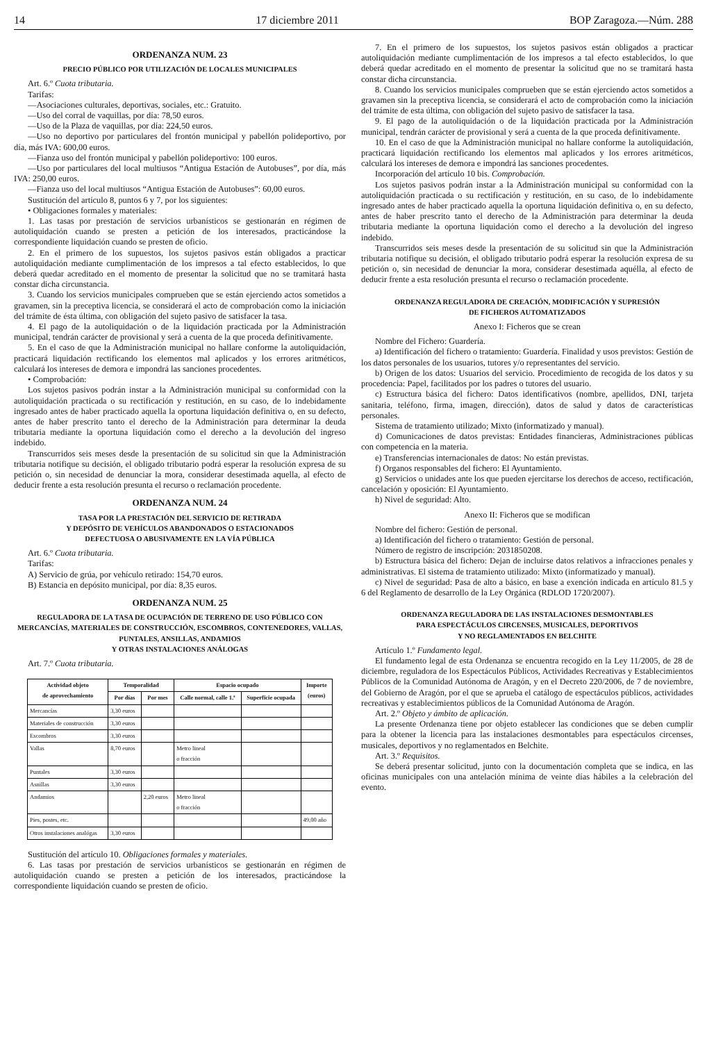14 17 diciembre 2011 BOP Zaragoza.—Núm. 288
ORDENANZA NUM. 23
PRECIO PÚBLICO POR UTILIZACIÓN DE LOCALES MUNICIPALES
Art. 6.º Cuota tributaria.
Tarifas:
—Asociaciones culturales, deportivas, sociales, etc.: Gratuito.
—Uso del corral de vaquillas, por día: 78,50 euros.
—Uso de la Plaza de vaquillas, por día: 224,50 euros.
—Uso no deportivo por particulares del frontón municipal y pabellón polideportivo, por día, más IVA: 600,00 euros.
—Fianza uso del frontón municipal y pabellón polideportivo: 100 euros.
—Uso por particulares del local multiusos “Antigua Estación de Autobuses”, por día, más IVA: 250,00 euros.
—Fianza uso del local multiusos “Antigua Estación de Autobuses”: 60,00 euros.
Sustitución del artículo 8, puntos 6 y 7, por los siguientes:
• Obligaciones formales y materiales:
1. Las tasas por prestación de servicios urbanísticos se gestionarán en régimen de autoliquidación cuando se presten a petición de los interesados, practicándose la correspondiente liquidación cuando se presten de oficio.
2. En el primero de los supuestos, los sujetos pasivos están obligados a practicar autoliquidación mediante cumplimentación de los impresos a tal efecto establecidos, lo que deberá quedar acreditado en el momento de presentar la solicitud que no se tramitará hasta constar dicha circunstancia.
3. Cuando los servicios municipales comprueben que se están ejerciendo actos sometidos a gravamen, sin la preceptiva licencia, se considerará el acto de comprobación como la iniciación del trámite de ésta última, con obligación del sujeto pasivo de satisfacer la tasa.
4. El pago de la autoliquidación o de la liquidación practicada por la Administración municipal, tendrán carácter de provisional y será a cuenta de la que proceda definitivamente.
5. En el caso de que la Administración municipal no hallare conforme la autoliquidación, practicará liquidación rectificando los elementos mal aplicados y los errores aritméticos, calculará los intereses de demora e impondrá las sanciones procedentes.
• Comprobación:
Los sujetos pasivos podrán instar a la Administración municipal su conformidad con la autoliquidación practicada o su rectificación y restitución, en su caso, de lo indebidamente ingresado antes de haber practicado aquella la oportuna liquidación definitiva o, en su defecto, antes de haber prescrito tanto el derecho de la Administración para determinar la deuda tributaria mediante la oportuna liquidación como el derecho a la devolución del ingreso indebido.
Transcurridos seis meses desde la presentación de su solicitud sin que la Administración tributaria notifique su decisión, el obligado tributario podrá esperar la resolución expresa de su petición o, sin necesidad de denunciar la mora, considerar desestimada aquella, al efecto de deducir frente a esta resolución presunta el recurso o reclamación procedente.
ORDENANZA NUM. 24
TASA POR LA PRESTACIÓN DEL SERVICIO DE RETIRADA
Y DEPÓSITO DE VEHÍCULOS ABANDONADOS O ESTACIONADOS
DEFECTUOSA O ABUSIVAMENTE EN LA VÍA PÚBLICA
Art. 6.º Cuota tributaria.
Tarifas:
A) Servicio de grúa, por vehículo retirado: 154,70 euros.
B) Estancia en depósito municipal, por día: 8,35 euros.
ORDENANZA NUM. 25
REGULADORA DE LA TASA DE OCUPACIÓN DE TERRENO DE USO PÚBLICO CON MERCANCÍAS, MATERIALES DE CONSTRUCCIÓN, ESCOMBROS, CONTENEDORES, VALLAS, PUNTALES, ANSILLAS, ANDAMIOS
Y OTRAS INSTALACIONES ANÁLOGAS
Art. 7.º Cuota tributaria.
| Actividad objeto de aprovechamiento | Temporalidad | | Espacio ocupado | | Importe (euros) |
| --- | --- | --- | --- | --- | --- |
| | Por días | Por mes | Calle normal, calle 1.ª | Superficie ocupada | |
| Mercancías | 3,30 euros | | | | |
| Materiales de construcción | 3,30 euros | | | | |
| Escombros | 3,30 euros | | | | |
| Vallas | 8,70 euros | | Metro lineal o fracción | | |
| Puntales | 3,30 euros | | | | |
| Asnillas | 3,30 euros | | | | |
| Andamios | | 2,20 euros | Metro lineal o fracción | | |
| Pies, postes, etc. | | | | | 49,00 año |
| Otros instalaciones analógas | 3,30 euros | | | | |
Sustitución del artículo 10. Obligaciones formales y materiales.
6. Las tasas por prestación de servicios urbanísticos se gestionarán en régimen de autoliquidación cuando se presten a petición de los interesados, practicándose la correspondiente liquidación cuando se presten de oficio.
7. En el primero de los supuestos, los sujetos pasivos están obligados a practicar autoliquidación mediante cumplimentación de los impresos a tal efecto establecidos, lo que deberá quedar acreditado en el momento de presentar la solicitud que no se tramitará hasta constar dicha circunstancia.
8. Cuando los servicios municipales comprueben que se están ejerciendo actos sometidos a gravamen sin la preceptiva licencia, se considerará el acto de comprobación como la iniciación del trámite de esta última, con obligación del sujeto pasivo de satisfacer la tasa.
9. El pago de la autoliquidación o de la liquidación practicada por la Administración municipal, tendrán carácter de provisional y será a cuenta de la que proceda definitivamente.
10. En el caso de que la Administración municipal no hallare conforme la autoliquidación, practicará liquidación rectificando los elementos mal aplicados y los errores aritméticos, calculará los intereses de demora e impondrá las sanciones procedentes.
Incorporación del artículo 10 bis. Comprobación.
Los sujetos pasivos podrán instar a la Administración municipal su conformidad con la autoliquidación practicada o su rectificación y restitución, en su caso, de lo indebidamente ingresado antes de haber practicado aquella la oportuna liquidación definitiva o, en su defecto, antes de haber prescrito tanto el derecho de la Administración para determinar la deuda tributaria mediante la oportuna liquidación como el derecho a la devolución del ingreso indebido.
Transcurridos seis meses desde la presentación de su solicitud sin que la Administración tributaria notifique su decisión, el obligado tributario podrá esperar la resolución expresa de su petición o, sin necesidad de denunciar la mora, considerar desestimada aquélla, al efecto de deducir frente a esta resolución presunta el recurso o reclamación procedente.
ORDENANZA REGULADORA DE CREACIÓN, MODIFICACIÓN Y SUPRESIÓN
DE FICHEROS AUTOMATIZADOS
Anexo I: Ficheros que se crean
Nombre del Fichero: Guardería.
a) Identificación del fichero o tratamiento: Guardería. Finalidad y usos previstos: Gestión de los datos personales de los usuarios, tutores y/o representantes del servicio.
b) Origen de los datos: Usuarios del servicio. Procedimiento de recogida de los datos y su procedencia: Papel, facilitados por los padres o tutores del usuario.
c) Estructura básica del fichero: Datos identificativos (nombre, apellidos, DNI, tarjeta sanitaria, teléfono, firma, imagen, dirección), datos de salud y datos de características personales.
Sistema de tratamiento utilizado; Mixto (informatizado y manual).
d) Comunicaciones de datos previstas: Entidades financieras, Administraciones públicas con competencia en la materia.
e) Transferencias internacionales de datos: No están previstas.
f) Organos responsables del fichero: El Ayuntamiento.
g) Servicios o unidades ante los que pueden ejercitarse los derechos de acceso, rectificación, cancelación y oposición: El Ayuntamiento.
h) Nivel de seguridad: Alto.
Anexo II: Ficheros que se modifican
Nombre del fichero: Gestión de personal.
a) Identificación del fichero o tratamiento: Gestión de personal.
Número de registro de inscripción: 2031850208.
b) Estructura básica del fichero: Dejan de incluirse datos relativos a infracciones penales y administrativas. El sistema de tratamiento utilizado: Mixto (informatizado y manual).
c) Nivel de seguridad: Pasa de alto a básico, en base a exención indicada en artículo 81.5 y 6 del Reglamento de desarrollo de la Ley Orgánica (RDLOD 1720/2007).
ORDENANZA REGULADORA DE LAS INSTALACIONES DESMONTABLES
PARA ESPECTÁCULOS CIRCENSES, MUSICALES, DEPORTIVOS
Y NO REGLAMENTADOS EN BELCHITE
Artículo 1.º Fundamento legal.
El fundamento legal de esta Ordenanza se encuentra recogido en la Ley 11/2005, de 28 de diciembre, reguladora de los Espectáculos Públicos, Actividades Recreativas y Establecimientos Públicos de la Comunidad Autónoma de Aragón, y en el Decreto 220/2006, de 7 de noviembre, del Gobierno de Aragón, por el que se aprueba el catálogo de espectáculos públicos, actividades recreativas y establecimientos públicos de la Comunidad Autónoma de Aragón.
Art. 2.º Objeto y ámbito de aplicación.
La presente Ordenanza tiene por objeto establecer las condiciones que se deben cumplir para la obtener la licencia para las instalaciones desmontables para espectáculos circenses, musicales, deportivos y no reglamentados en Belchite.
Art. 3.º Requisitos.
Se deberá presentar solicitud, junto con la documentación completa que se indica, en las oficinas municipales con una antelación mínima de veinte días hábiles a la celebración del evento.